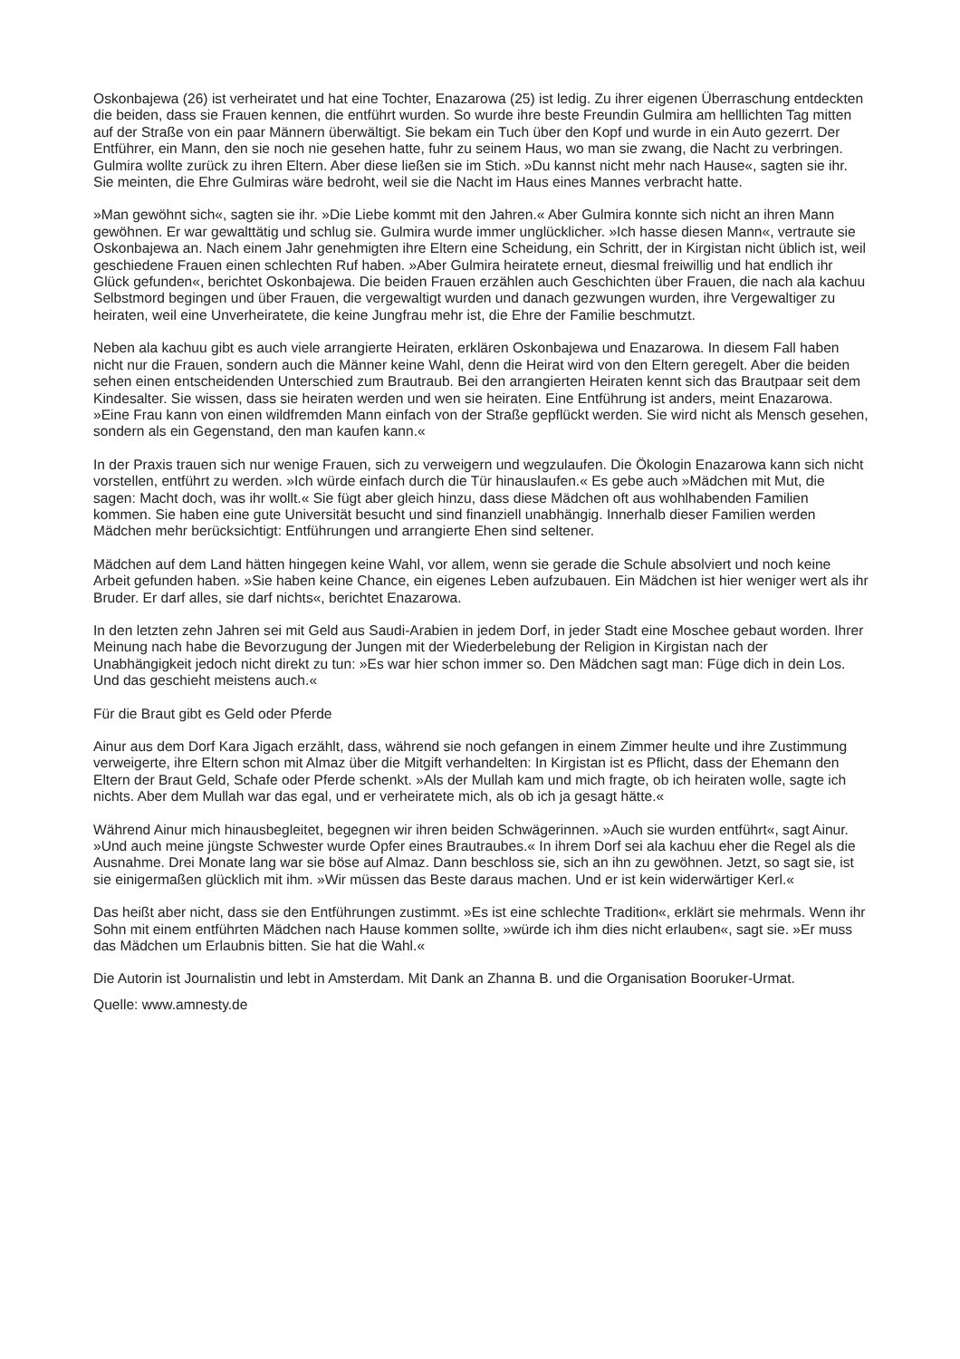Oskonbajewa (26) ist verheiratet und hat eine Tochter, Enazarowa (25) ist ledig. Zu ihrer eigenen Überraschung entdeckten die beiden, dass sie Frauen kennen, die entführt wurden. So wurde ihre beste Freundin Gulmira am helllichten Tag mitten auf der Straße von ein paar Männern überwältigt. Sie bekam ein Tuch über den Kopf und wurde in ein Auto gezerrt. Der Entführer, ein Mann, den sie noch nie gesehen hatte, fuhr zu seinem Haus, wo man sie zwang, die Nacht zu verbringen. Gulmira wollte zurück zu ihren Eltern. Aber diese ließen sie im Stich. »Du kannst nicht mehr nach Hause«, sagten sie ihr. Sie meinten, die Ehre Gulmiras wäre bedroht, weil sie die Nacht im Haus eines Mannes verbracht hatte.
»Man gewöhnt sich«, sagten sie ihr. »Die Liebe kommt mit den Jahren.« Aber Gulmira konnte sich nicht an ihren Mann gewöhnen. Er war gewalttätig und schlug sie. Gulmira wurde immer unglücklicher. »Ich hasse diesen Mann«, vertraute sie Oskonbajewa an. Nach einem Jahr genehmigten ihre Eltern eine Scheidung, ein Schritt, der in Kirgistan nicht üblich ist, weil geschiedene Frauen einen schlechten Ruf haben. »Aber Gulmira heiratete erneut, diesmal freiwillig und hat endlich ihr Glück gefunden«, berichtet Oskonbajewa. Die beiden Frauen erzählen auch Geschichten über Frauen, die nach ala kachuu Selbstmord begingen und über Frauen, die vergewaltigt wurden und danach gezwungen wurden, ihre Vergewaltiger zu heiraten, weil eine Unverheiratete, die keine Jungfrau mehr ist, die Ehre der Familie beschmutzt.
Neben ala kachuu gibt es auch viele arrangierte Heiraten, erklären Oskonbajewa und Enazarowa. In diesem Fall haben nicht nur die Frauen, sondern auch die Männer keine Wahl, denn die Heirat wird von den Eltern geregelt. Aber die beiden sehen einen entscheidenden Unterschied zum Brautraub. Bei den arrangierten Heiraten kennt sich das Brautpaar seit dem Kindesalter. Sie wissen, dass sie heiraten werden und wen sie heiraten. Eine Entführung ist anders, meint Enazarowa. »Eine Frau kann von einen wildfremden Mann einfach von der Straße gepflückt werden. Sie wird nicht als Mensch gesehen, sondern als ein Gegenstand, den man kaufen kann.«
In der Praxis trauen sich nur wenige Frauen, sich zu verweigern und wegzulaufen. Die Ökologin Enazarowa kann sich nicht vorstellen, entführt zu werden. »Ich würde einfach durch die Tür hinauslaufen.« Es gebe auch »Mädchen mit Mut, die sagen: Macht doch, was ihr wollt.« Sie fügt aber gleich hinzu, dass diese Mädchen oft aus wohlhabenden Familien kommen. Sie haben eine gute Universität besucht und sind finanziell unabhängig. Innerhalb dieser Familien werden Mädchen mehr berücksichtigt: Entführungen und arrangierte Ehen sind seltener.
Mädchen auf dem Land hätten hingegen keine Wahl, vor allem, wenn sie gerade die Schule absolviert und noch keine Arbeit gefunden haben. »Sie haben keine Chance, ein eigenes Leben aufzubauen. Ein Mädchen ist hier weniger wert als ihr Bruder. Er darf alles, sie darf nichts«, berichtet Enazarowa.
In den letzten zehn Jahren sei mit Geld aus Saudi-Arabien in jedem Dorf, in jeder Stadt eine Moschee gebaut worden. Ihrer Meinung nach habe die Bevorzugung der Jungen mit der Wiederbelebung der Religion in Kirgistan nach der Unabhängigkeit jedoch nicht direkt zu tun: »Es war hier schon immer so. Den Mädchen sagt man: Füge dich in dein Los. Und das geschieht meistens auch.«
Für die Braut gibt es Geld oder Pferde
Ainur aus dem Dorf Kara Jigach erzählt, dass, während sie noch gefangen in einem Zimmer heulte und ihre Zustimmung verweigerte, ihre Eltern schon mit Almaz über die Mitgift verhandelten: In Kirgistan ist es Pflicht, dass der Ehemann den Eltern der Braut Geld, Schafe oder Pferde schenkt. »Als der Mullah kam und mich fragte, ob ich heiraten wolle, sagte ich nichts. Aber dem Mullah war das egal, und er verheiratete mich, als ob ich ja gesagt hätte.«
Während Ainur mich hinausbegleitet, begegnen wir ihren beiden Schwägerinnen. »Auch sie wurden entführt«, sagt Ainur. »Und auch meine jüngste Schwester wurde Opfer eines Brautraubes.« In ihrem Dorf sei ala kachuu eher die Regel als die Ausnahme. Drei Monate lang war sie böse auf Almaz. Dann beschloss sie, sich an ihn zu gewöhnen. Jetzt, so sagt sie, ist sie einigermaßen glücklich mit ihm. »Wir müssen das Beste daraus machen. Und er ist kein widerwärtiger Kerl.«
Das heißt aber nicht, dass sie den Entführungen zustimmt. »Es ist eine schlechte Tradition«, erklärt sie mehrmals. Wenn ihr Sohn mit einem entführten Mädchen nach Hause kommen sollte, »würde ich ihm dies nicht erlauben«, sagt sie. »Er muss das Mädchen um Erlaubnis bitten. Sie hat die Wahl.«
Die Autorin ist Journalistin und lebt in Amsterdam. Mit Dank an Zhanna B. und die Organisation Booruker-Urmat.
Quelle: www.amnesty.de